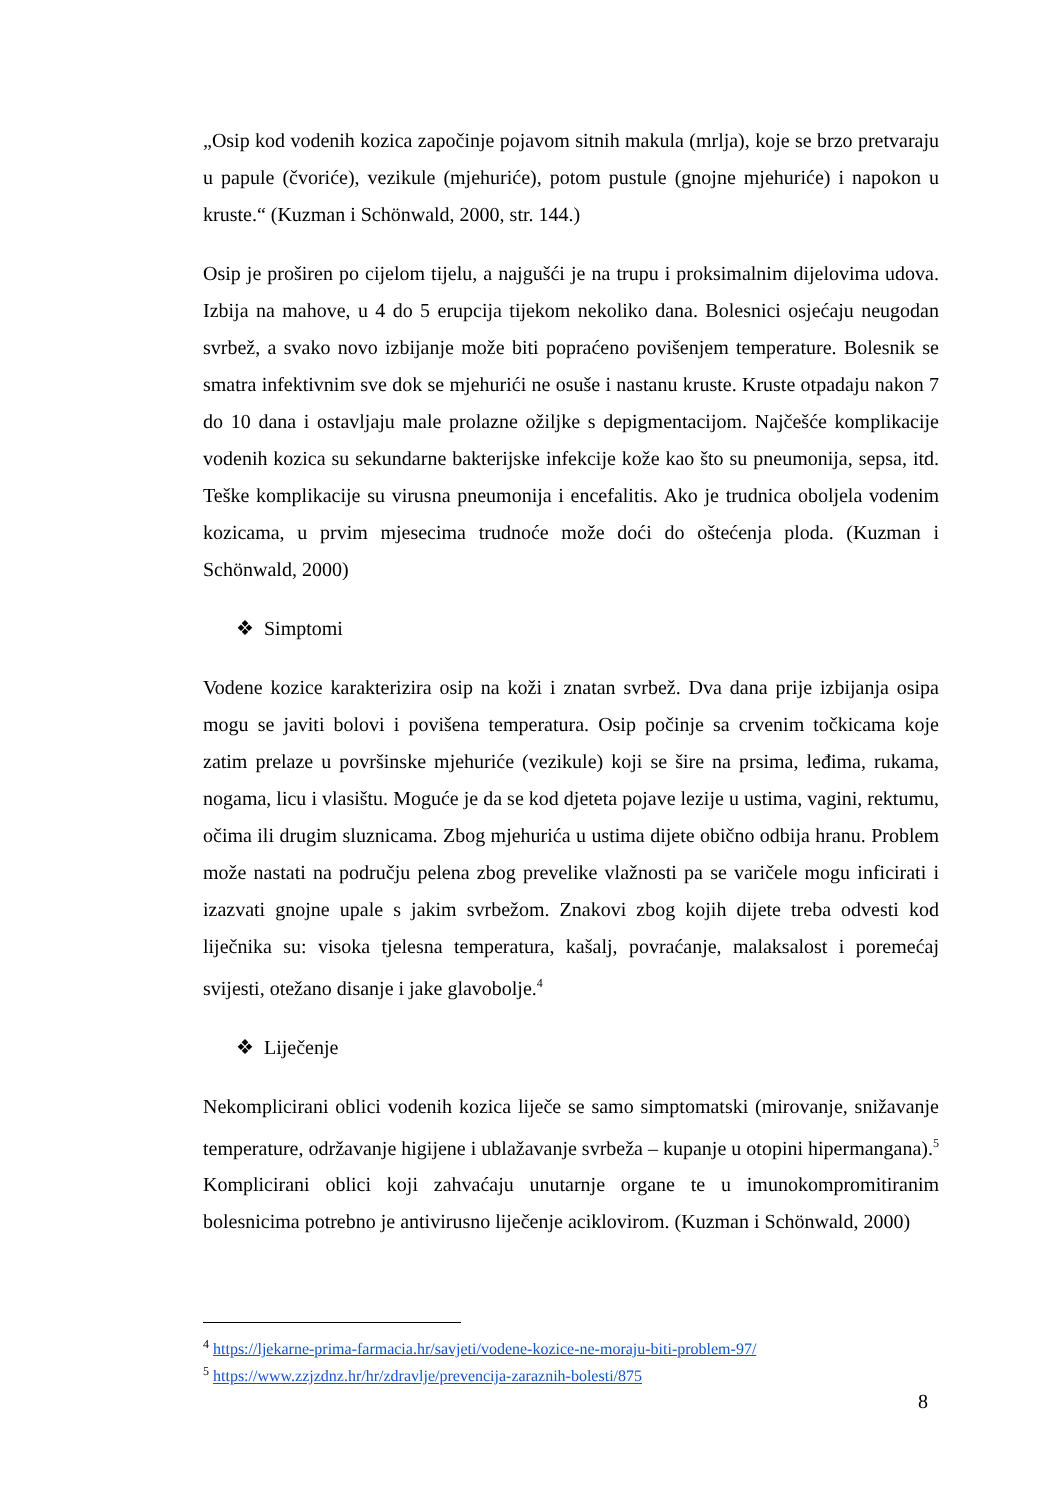„Osip kod vodenih kozica započinje pojavom sitnih makula (mrlja), koje se brzo pretvaraju u papule (čvoriće), vezikule (mjehuriće), potom pustule (gnojne mjehuriće) i napokon u kruste.“ (Kuzman i Schönwald, 2000, str. 144.)
Osip je proširen po cijelom tijelu, a najgušći je na trupu i proksimalnim dijelovima udova. Izbija na mahove, u 4 do 5 erupcija tijekom nekoliko dana. Bolesnici osjećaju neugodan svrbež, a svako novo izbijanje može biti popraćeno povišenjem temperature. Bolesnik se smatra infektivnim sve dok se mjehurići ne osuše i nastanu kruste. Kruste otpadaju nakon 7 do 10 dana i ostavljaju male prolazne ožiljke s depigmentacijom. Najčešće komplikacije vodenih kozica su sekundarne bakterijske infekcije kože kao što su pneumonija, sepsa, itd. Teške komplikacije su virusna pneumonija i encefalitis. Ako je trudnica oboljela vodenim kozicama, u prvim mjesecima trudnoće može doći do oštećenja ploda. (Kuzman i Schönwald, 2000)
❖ Simptomi
Vodene kozice karakterizira osip na koži i znatan svrbež. Dva dana prije izbijanja osipa mogu se javiti bolovi i povišena temperatura. Osip počinje sa crvenim točkicama koje zatim prelaze u površinske mjehuriće (vezikule) koji se šire na prsima, leđima, rukama, nogama, licu i vlasištu. Moguće je da se kod djeteta pojave lezije u ustima, vagini, rektumu, očima ili drugim sluznicama. Zbog mjehurića u ustima dijete obično odbija hranu. Problem može nastati na području pelena zbog prevelike vlažnosti pa se varičele mogu inficirati i izazvati gnojne upale s jakim svrbežom. Znakovi zbog kojih dijete treba odvesti kod liječnika su: visoka tjelesna temperatura, kašalj, povraćanje, malaksalost i poremećaj svijesti, otežano disanje i jake glavobolje.<sup>4</sup>
❖ Liječenje
Nekomplicirani oblici vodenih kozica liječe se samo simptomatski (mirovanje, snižavanje temperature, održavanje higijene i ublažavanje svrbeža – kupanje u otopini hipermangana).<sup>5</sup> Komplicirani oblici koji zahvaćaju unutarnje organe te u imunokompromitiranim bolesnicima potrebno je antivirusno liječenje aciklovirom. (Kuzman i Schönwald, 2000)
<sup>4</sup> https://ljekarne-prima-farmacia.hr/savjeti/vodene-kozice-ne-moraju-biti-problem-97/
<sup>5</sup> https://www.zzjzdnz.hr/hr/zdravlje/prevencija-zaraznih-bolesti/875
8